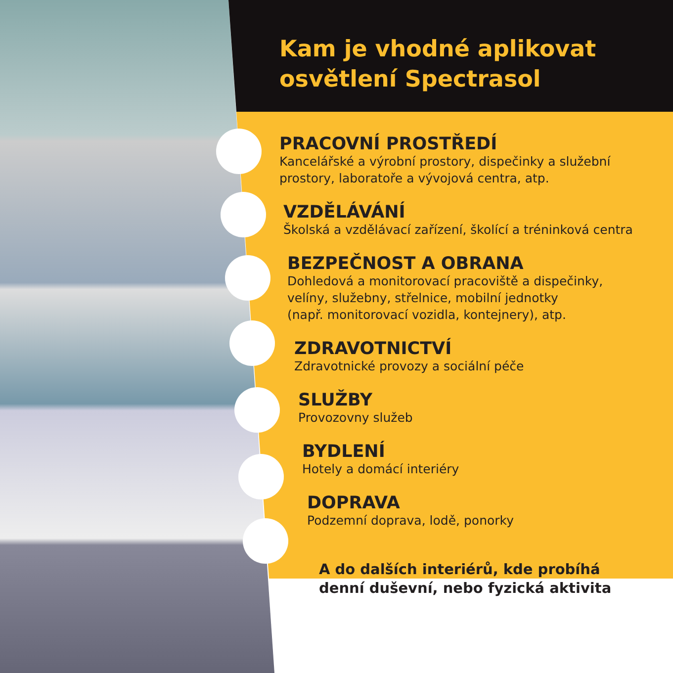Kam je vhodné aplikovat
osvětlení Spectrasol
PRACOVNÍ PROSTŘEDÍ
Kancelářské a výrobní prostory, dispečinky a služební
prostory, laboratoře a vývojová centra, atp.
VZDĚLÁVÁNÍ
Školská a vzdělávací zařízení, školící a tréninková centra
BEZPEČNOST A OBRANA
Dohledová a monitorovací pracoviště a dispečinky,
velíny, služebny, střelnice, mobilní jednotky
(např. monitorovací vozidla, kontejnery), atp.
ZDRAVOTNICTVÍ
Zdravotnické provozy a sociální péče
SLUŽBY
Provozovny služeb
BYDLENÍ
Hotely a domácí interiéry
DOPRAVA
Podzemní doprava, lodě, ponorky
A do dalších interiérů, kde probíhá
denní duševní, nebo fyzická aktivita